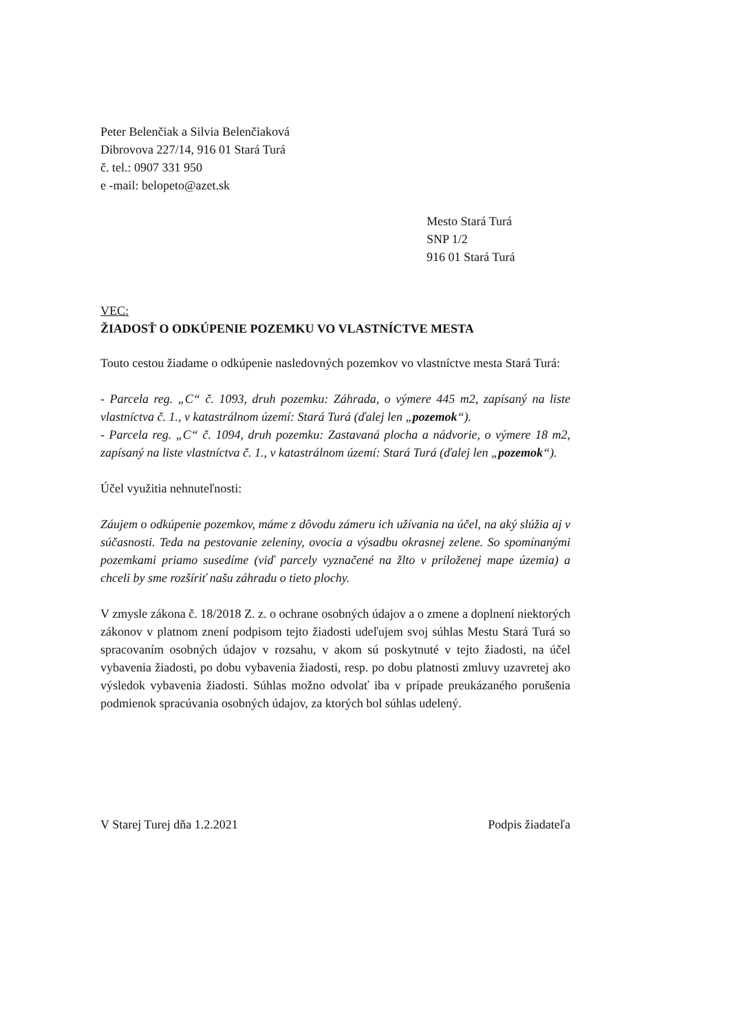Peter Belenčiak a Silvia Belenčiaková
Dibrovova 227/14, 916 01 Stará Turá
č. tel.: 0907 331 950
e -mail: belopeto@azet.sk
Mesto Stará Turá
SNP 1/2
916 01 Stará Turá
VEC:
ŽIADOSŤ O ODKÚPENIE POZEMKU VO VLASTNÍCTVE MESTA
Touto cestou žiadame o odkúpenie nasledovných pozemkov vo vlastníctve mesta Stará Turá:
- Parcela reg. „C“ č. 1093, druh pozemku: Záhrada, o výmere 445 m2, zapísaný na liste vlastníctva č. 1., v katastrálnom území: Stará Turá (ďalej len „pozemok“).
- Parcela reg. „C“ č. 1094, druh pozemku: Zastavaná plocha a nádvorie, o výmere 18 m2, zapísaný na liste vlastníctva č. 1., v katastrálnom území: Stará Turá (ďalej len „pozemok“).
Účel využitia nehnuteľnosti:
Záujem o odkúpenie pozemkov, máme z dôvodu zámeru ich užívania na účel, na aký slúžia aj v súčasnosti. Teda na pestovanie zeleniny, ovocia a výsadbu okrasnej zelene. So spomínanými pozemkami priamo susedíme (viď parcely vyznačené na žlto v priloženej mape územia) a chceli by sme rozšíriť našu záhradu o tieto plochy.
V zmysle zákona č. 18/2018 Z. z. o ochrane osobných údajov a o zmene a doplnení niektorých zákonov v platnom znení podpisom tejto žiadosti udeľujem svoj súhlas Mestu Stará Turá so spracovaním osobných údajov v rozsahu, v akom sú poskytnuté v tejto žiadosti, na účel vybavenia žiadosti, po dobu vybavenia žiadosti, resp. po dobu platnosti zmluvy uzavretej ako výsledok vybavenia žiadosti. Súhlas možno odvolať iba v prípade preukázaného porušenia podmienok spracúvania osobných údajov, za ktorých bol súhlas udelený.
V Starej Turej dňa 1.2.2021 Podpis žiadateľa